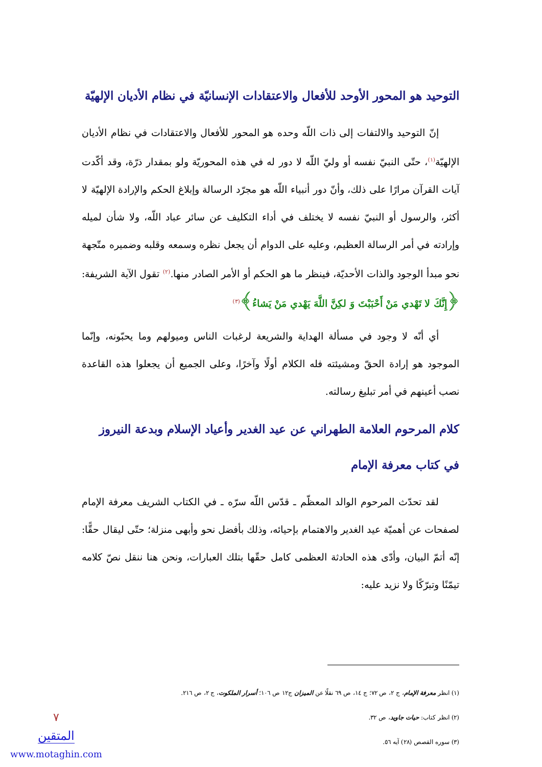التوحيد هو المحور الأوحد للأفعال والاعتقادات الإنسانيّة في نظام الأديان الإلهيّة
إنّ التوحيد والالتفات إلى ذات اللّه وحده هو المحور للأفعال والاعتقادات في نظام الأديان الإلهيّة<sup>(١)</sup>، حتّى النبيّ نفسه أو وليّ اللّه لا دور له في هذه المحوريّة ولو بمقدار ذرّة، وقد أكّدت آيات القرآن مرارًا على ذلك، وأنّ دور أنبياء اللّه هو مجرّد الرسالة وإبلاغ الحكم والإرادة الإلهيّة لا أكثر، والرسول أو النبيّ نفسه لا يختلف في أداء التكليف عن سائر عباد اللّه، ولا شأن لميله وإرادته في أمر الرسالة العظيم، وعليه على الدوام أن يجعل نظره وسمعه وقلبه وضميره متّجهة نحو مبدأ الوجود والذات الأحديّة، فينظر ما هو الحكم أو الأمر الصادر منها.<sup>(٢)</sup> تقول الآية الشريفة: ﴿إِنَّكَ لا تَهْدي مَنْ أَحْبَبْتَ وَ لكِنَّ اللَّهَ يَهْدي مَنْ يَشاءُ﴾<sup>(٣)</sup>
أي أنّه لا وجود في مسألة الهداية والشريعة لرغبات الناس وميولهم وما يحبّونه، وإنّما الموجود هو إرادة الحقّ ومشيئته فله الكلام أولًا وآخرًا، وعلى الجميع أن يجعلوا هذه القاعدة نصب أعينهم في أمر تبليغ رسالته.
كلام المرحوم العلامة الطهراني عن عيد الغدير وأعياد الإسلام وبدعة النيروز في كتاب معرفة الإمام
لقد تحدّث المرحوم الوالد المعظّم ـ قدّس اللّه سرّه ـ في الكتاب الشريف معرفة الإمام لصفحات عن أهميّة عيد الغدير والاهتمام بإحيائه، وذلك بأفضل نحو وأبهى منزلة؛ حتّى ليقال حقًّا: إنّه أتمّ البيان، وأدّى هذه الحادثة العظمى كامل حقّها بتلك العبارات، ونحن هنا ننقل نصّ كلامه تيمّنًا وتبرّكًا ولا نزيد عليه:
(١) انظر معرفة الإمام، ج ٢، ص ٧٢؛ ج ١٤، ص ٦٩ نقلًا عن الميزان ج١٢ ص ١٠٦؛ أسرار الملكوت، ج ٢، ص ٢١٦.
(٢) انظر كتاب: حيات جاويد، ص ٣٢.
(٣) سوره القصص (٢٨) آيه ٥٦.
٧
المتقين
www.motaghin.com